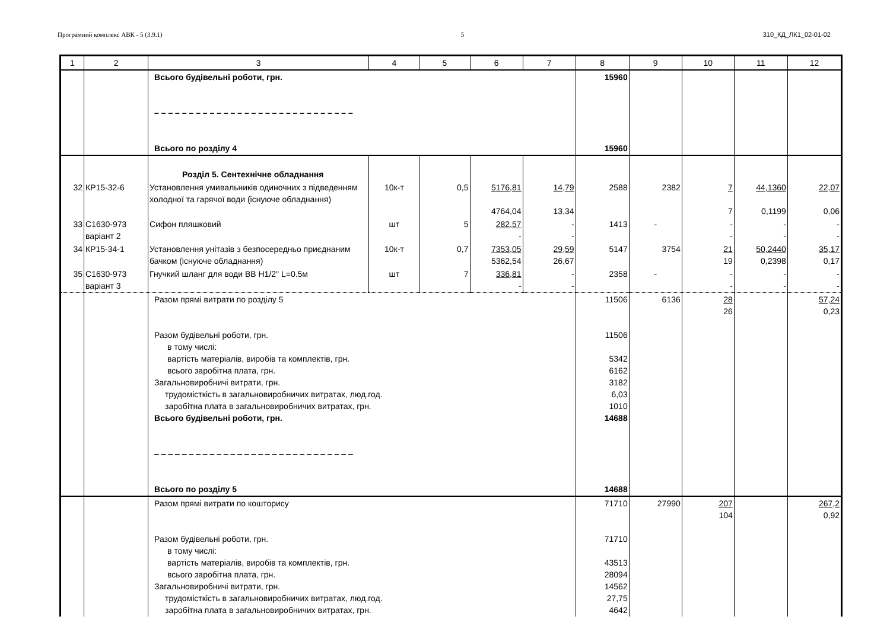Програмний комплекс АВК - 5 (3.9.1) 5 310_КД_ЛК1_02-01-02
| 1 | 2 | 3 | 4 | 5 | 6 | 7 | 8 | 9 | 10 | 11 | 12 |
| --- | --- | --- | --- | --- | --- | --- | --- | --- | --- | --- | --- |
| | | Всього будівельні роботи, грн. – – – – – – – – – – – – – – – – – – – – – – – – – – – – – Всього по розділу 4 | | | | | 15960 15960 | | | | |
| | | Розділ 5. Сентехнічне обладнання | | | | | | | | | |
| 32 | КР15-32-6 | Установлення умивальників одиночних з підведенням холодної та гарячої води (існуюче обладнання) | 10к-т | 0,5 | 5176,81 4764,04 | 14,79 13,34 | 2588 | 2382 | 7 7 | 44,1360 0,1199 | 22,07 0,06 |
| 33 | С1630-973 варіант 2 | Сифон пляшковий | шт | 5 | 282,57 - | - - | 1413 | - | - - | - - | - - |
| 34 | КР15-34-1 | Установлення унітазів з безпосередньо приєднаним бачком (існуюче обладнання) | 10к-т | 0,7 | 7353,05 5362,54 | 29,59 26,67 | 5147 | 3754 | 21 19 | 50,2440 0,2398 | 35,17 0,17 |
| 35 | С1630-973 варіант 3 | Гнучкий шланг для води ВВ Н1/2" L=0.5м | шт | 7 | 336,81 - | - - | 2358 | - | - - | - - | - - |
| | | Разом прямі витрати по розділу 5 Разом будівельні роботи, грн. в тому числі: вартість матеріалів, виробів та комплектів, грн. всього заробітна плата, грн. Загальновиробничі витрати, грн. трудомісткість в загальновиробничих витратах, люд.год. заробітна плата в загальновиробничих витратах, грн. Всього будівельні роботи, грн. – – – – – – – – – – – – – – – – – – – – – – – – – – – – – Всього по розділу 5 | | | | | 11506 11506 5342 6162 3182 6,03 1010 14688 14688 | 6136 | 28 26 | | 57,24 0,23 |
| | | Разом прямі витрати по кошторису Разом будівельні роботи, грн. в тому числі: вартість матеріалів, виробів та комплектів, грн. всього заробітна плата, грн. Загальновиробничі витрати, грн. трудомісткість в загальновиробничих витратах, люд.год. заробітна плата в загальновиробничих витратах, грн. | | | | | 71710 71710 43513 28094 14562 27,75 4642 | 27990 | 207 104 | | 267,2 0,92 |